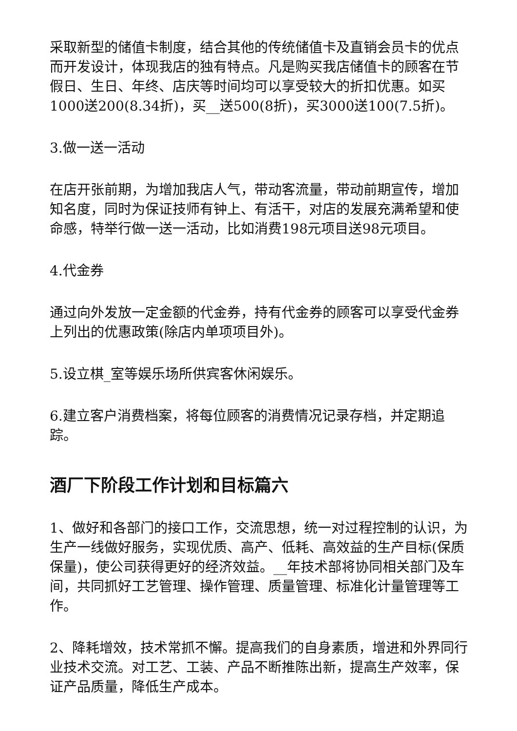采取新型的储值卡制度，结合其他的传统储值卡及直销会员卡的优点而开发设计，体现我店的独有特点。凡是购买我店储值卡的顾客在节假日、生日、年终、店庆等时间均可以享受较大的折扣优惠。如买1000送200(8.34折)，买__送500(8折)，买3000送100(7.5折)。
3.做一送一活动
在店开张前期，为增加我店人气，带动客流量，带动前期宣传，增加知名度，同时为保证技师有钟上、有活干，对店的发展充满希望和使命感，特举行做一送一活动，比如消费198元项目送98元项目。
4.代金券
通过向外发放一定金额的代金券，持有代金券的顾客可以享受代金券上列出的优惠政策(除店内单项项目外)。
5.设立棋_室等娱乐场所供宾客休闲娱乐。
6.建立客户消费档案，将每位顾客的消费情况记录存档，并定期追踪。
酒厂下阶段工作计划和目标篇六
1、做好和各部门的接口工作，交流思想，统一对过程控制的认识，为生产一线做好服务，实现优质、高产、低耗、高效益的生产目标(保质保量)，使公司获得更好的经济效益。__年技术部将协同相关部门及车间，共同抓好工艺管理、操作管理、质量管理、标准化计量管理等工作。
2、降耗增效，技术常抓不懈。提高我们的自身素质，增进和外界同行业技术交流。对工艺、工装、产品不断推陈出新，提高生产效率，保证产品质量，降低生产成本。